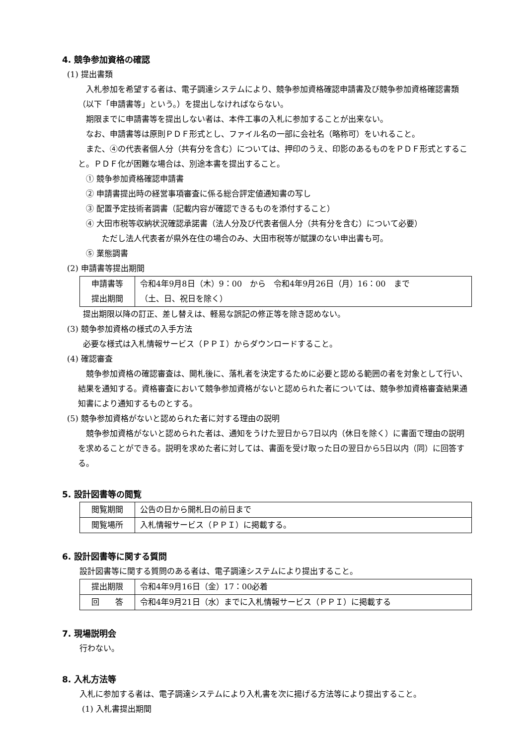4. 競争参加資格の確認
(1) 提出書類
入札参加を希望する者は、電子調達システムにより、競争参加資格確認申請書及び競争参加資格確認書類（以下「申請書等」という。）を提出しなければならない。
期限までに申請書等を提出しない者は、本件工事の入札に参加することが出来ない。
なお、申請書等は原則ＰＤＦ形式とし、ファイル名の一部に会社名（略称可）をいれること。
また、④の代表者個人分（共有分を含む）については、押印のうえ、印影のあるものをＰＤＦ形式とすること。ＰＤＦ化が困難な場合は、別途本書を提出すること。
① 競争参加資格確認申請書
② 申請書提出時の経営事項審査に係る総合評定値通知書の写し
③ 配置予定技術者調書（記載内容が確認できるものを添付すること）
④ 大田市税等収納状況確認承諾書（法人分及び代表者個人分（共有分を含む）について必要）
ただし法人代表者が県外在住の場合のみ、大田市税等が賦課のない申出書も可。
⑤ 業態調書
(2) 申請書等提出期間
| 申請書等 提出期間 | 令和4年9月8日（木）9：00 から 令和4年9月26日（月）16：00 まで （土、日、祝日を除く） |
提出期限以降の訂正、差し替えは、軽易な誤記の修正等を除き認めない。
(3) 競争参加資格の様式の入手方法
必要な様式は入札情報サービス（ＰＰＩ）からダウンロードすること。
(4) 確認審査
競争参加資格の確認審査は、開札後に、落札者を決定するために必要と認める範囲の者を対象として行い、結果を通知する。資格審査において競争参加資格がないと認められた者については、競争参加資格審査結果通知書により通知するものとする。
(5) 競争参加資格がないと認められた者に対する理由の説明
競争参加資格がないと認められた者は、通知をうけた翌日から7日以内（休日を除く）に書面で理由の説明を求めることができる。説明を求めた者に対しては、書面を受け取った日の翌日から5日以内（同）に回答する。
5. 設計図書等の閲覧
| 閲覧期間 | 公告の日から開札日の前日まで |
| 閲覧場所 | 入札情報サービス（ＰＰＩ）に掲載する。 |
6. 設計図書等に関する質問
設計図書等に関する質問のある者は、電子調達システムにより提出すること。
| 提出期限 | 令和4年9月16日（金）17：00必着 |
| 回 答 | 令和4年9月21日（水）までに入札情報サービス（ＰＰＩ）に掲載する |
7. 現場説明会
行わない。
8. 入札方法等
入札に参加する者は、電子調達システムにより入札書を次に揚げる方法等により提出すること。
(1) 入札書提出期間